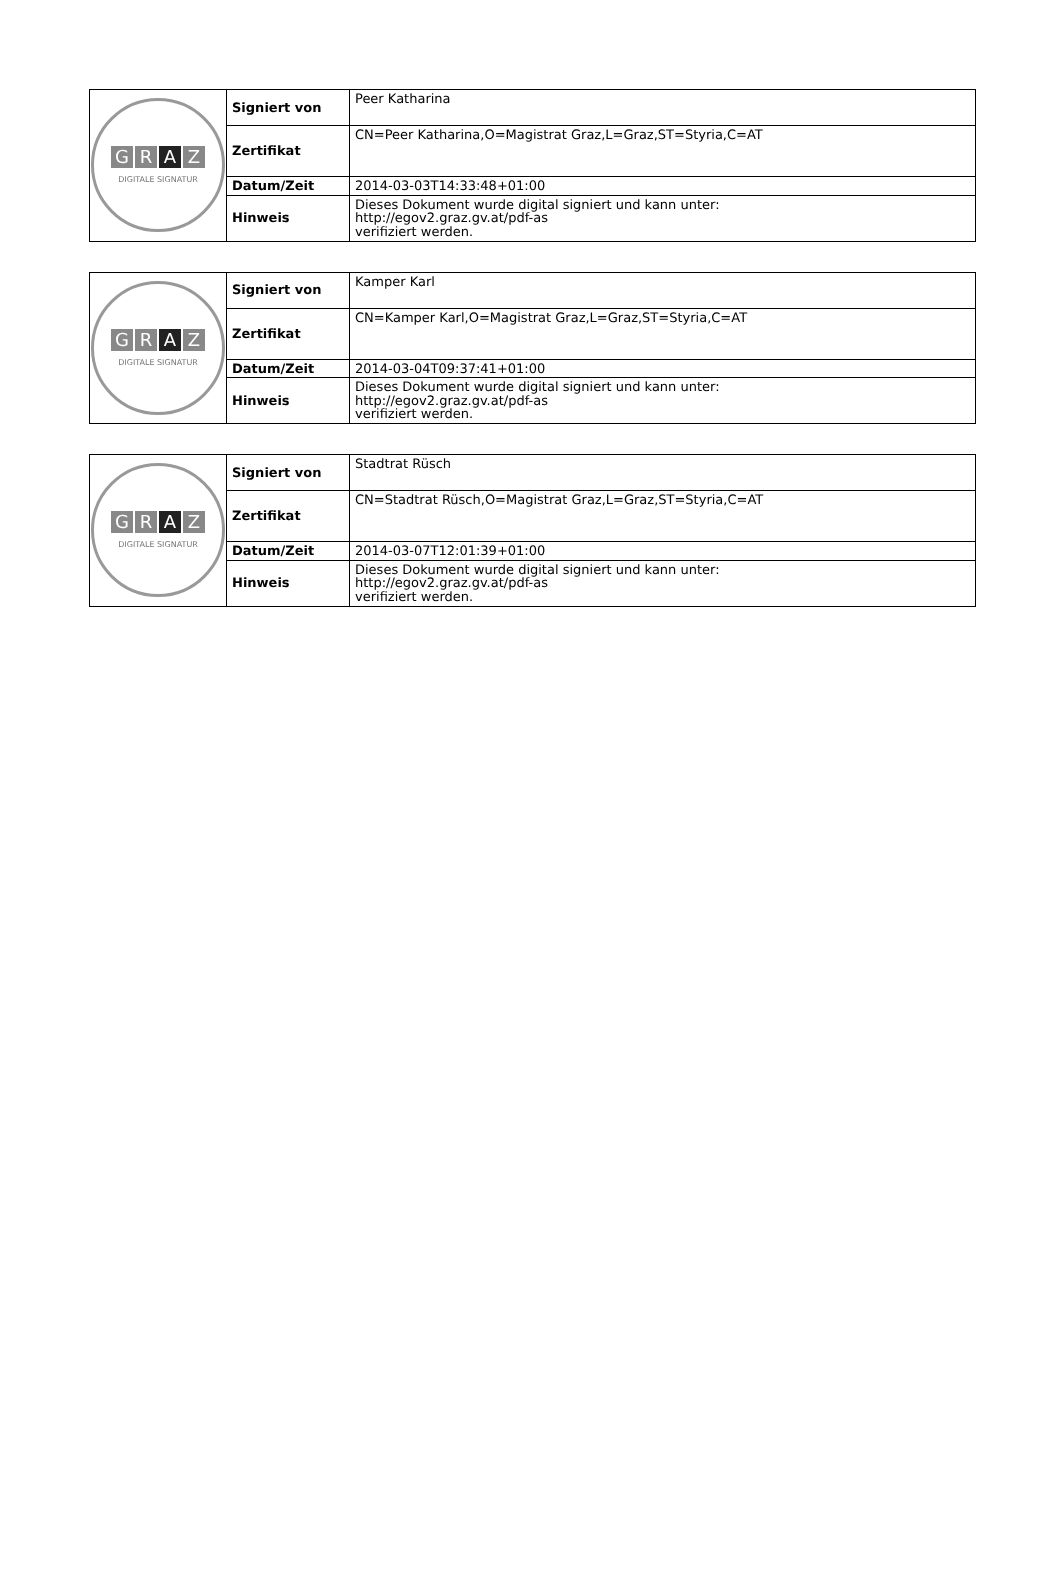| G R A Z DIGITALE SIGNATUR | Signiert von | Peer Katharina |
| | Zertifikat | CN=Peer Katharina,O=Magistrat Graz,L=Graz,ST=Styria,C=AT |
| | Datum/Zeit | 2014-03-03T14:33:48+01:00 |
| | Hinweis | Dieses Dokument wurde digital signiert und kann unter: http://egov2.graz.gv.at/pdf-as verifiziert werden. |
| G R A Z DIGITALE SIGNATUR | Signiert von | Kamper Karl |
| | Zertifikat | CN=Kamper Karl,O=Magistrat Graz,L=Graz,ST=Styria,C=AT |
| | Datum/Zeit | 2014-03-04T09:37:41+01:00 |
| | Hinweis | Dieses Dokument wurde digital signiert und kann unter: http://egov2.graz.gv.at/pdf-as verifiziert werden. |
| G R A Z DIGITALE SIGNATUR | Signiert von | Stadtrat Rüsch |
| | Zertifikat | CN=Stadtrat Rüsch,O=Magistrat Graz,L=Graz,ST=Styria,C=AT |
| | Datum/Zeit | 2014-03-07T12:01:39+01:00 |
| | Hinweis | Dieses Dokument wurde digital signiert und kann unter: http://egov2.graz.gv.at/pdf-as verifiziert werden. |